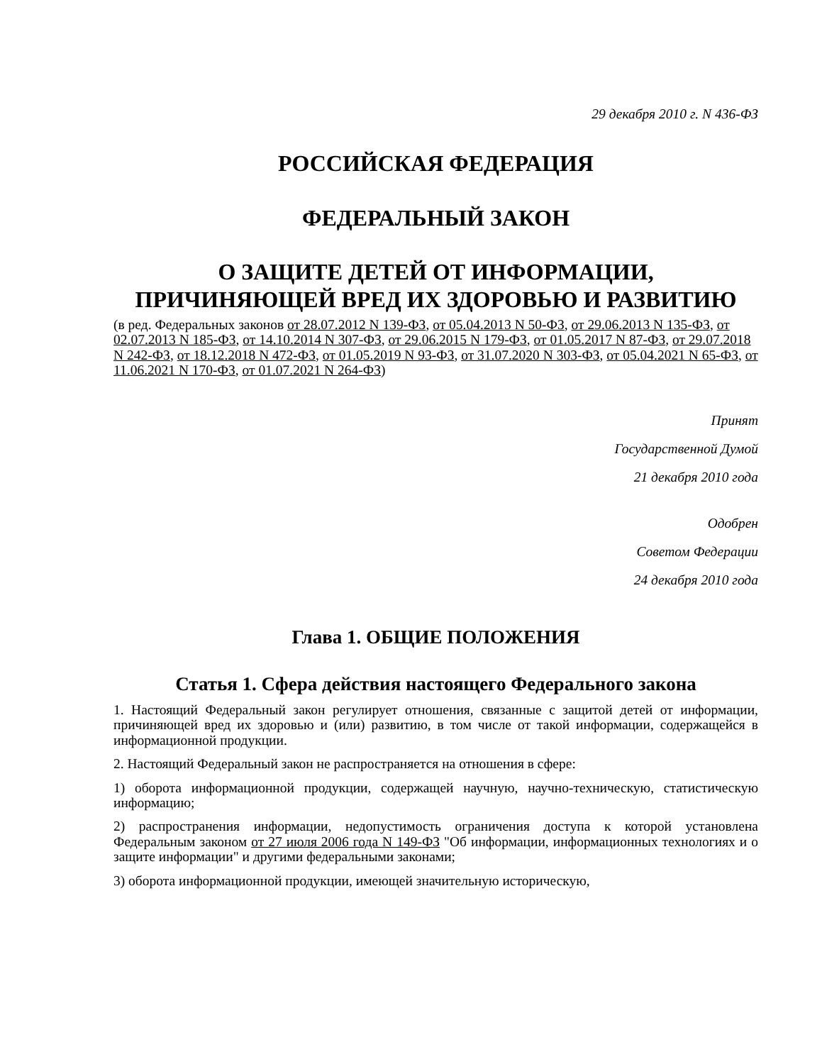29 декабря 2010 г. N 436-ФЗ
РОССИЙСКАЯ ФЕДЕРАЦИЯ
ФЕДЕРАЛЬНЫЙ ЗАКОН
О ЗАЩИТЕ ДЕТЕЙ ОТ ИНФОРМАЦИИ,
ПРИЧИНЯЮЩЕЙ ВРЕД ИХ ЗДОРОВЬЮ И РАЗВИТИЮ
(в ред. Федеральных законов от 28.07.2012 N 139-ФЗ, от 05.04.2013 N 50-ФЗ, от 29.06.2013 N 135-ФЗ, от 02.07.2013 N 185-ФЗ, от 14.10.2014 N 307-ФЗ, от 29.06.2015 N 179-ФЗ, от 01.05.2017 N 87-ФЗ, от 29.07.2018 N 242-ФЗ, от 18.12.2018 N 472-ФЗ, от 01.05.2019 N 93-ФЗ, от 31.07.2020 N 303-ФЗ, от 05.04.2021 N 65-ФЗ, от 11.06.2021 N 170-ФЗ, от 01.07.2021 N 264-ФЗ)
Принят
Государственной Думой
21 декабря 2010 года
Одобрен
Советом Федерации
24 декабря 2010 года
Глава 1. ОБЩИЕ ПОЛОЖЕНИЯ
Статья 1. Сфера действия настоящего Федерального закона
1. Настоящий Федеральный закон регулирует отношения, связанные с защитой детей от информации, причиняющей вред их здоровью и (или) развитию, в том числе от такой информации, содержащейся в информационной продукции.
2. Настоящий Федеральный закон не распространяется на отношения в сфере:
1) оборота информационной продукции, содержащей научную, научно-техническую, статистическую информацию;
2) распространения информации, недопустимость ограничения доступа к которой установлена Федеральным законом от 27 июля 2006 года N 149-ФЗ "Об информации, информационных технологиях и о защите информации" и другими федеральными законами;
3) оборота информационной продукции, имеющей значительную историческую,